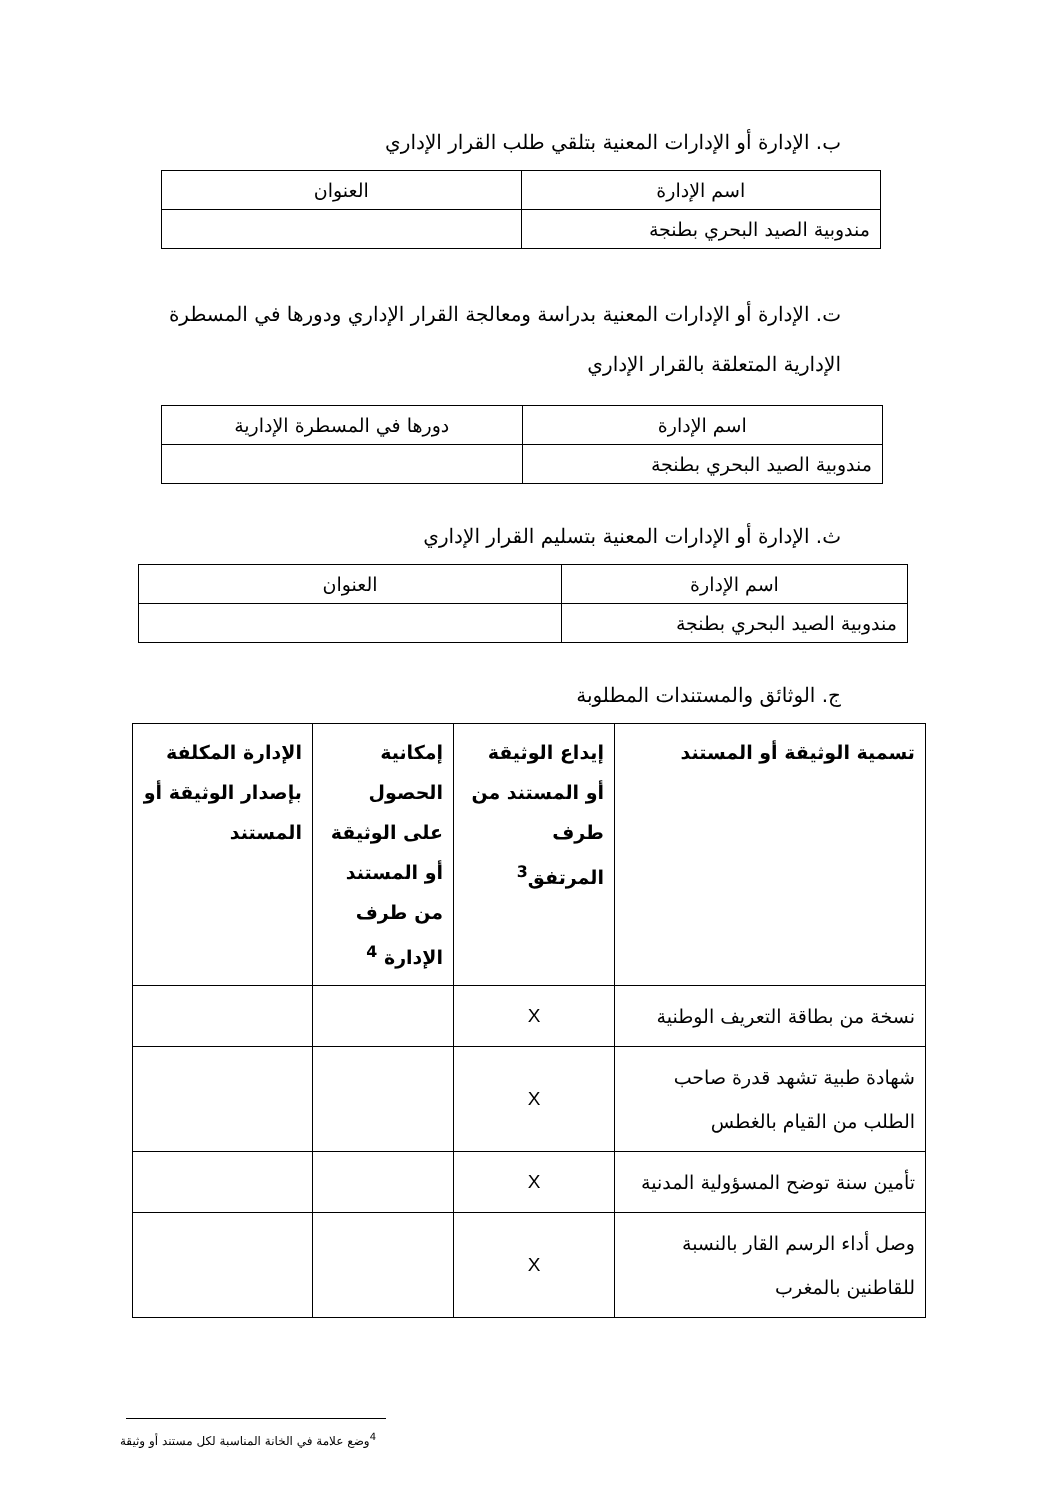ب. الإدارة أو الإدارات المعنية بتلقي طلب القرار الإداري
| اسم الإدارة | العنوان |
| --- | --- |
| مندوبية الصيد البحري بطنجة | |
ت. الإدارة أو الإدارات المعنية بدراسة ومعالجة القرار الإداري ودورها في المسطرة الإدارية المتعلقة بالقرار الإداري
| اسم الإدارة | دورها في المسطرة الإدارية |
| --- | --- |
| مندوبية الصيد البحري بطنجة | |
ث. الإدارة أو الإدارات المعنية بتسليم القرار الإداري
| اسم الإدارة | العنوان |
| --- | --- |
| مندوبية الصيد البحري بطنجة | |
ج. الوثائق والمستندات المطلوبة
| تسمية الوثيقة أو المستند | إيداع الوثيقة أو المستند من طرف المرتفق<sup>3</sup> | إمكانية الحصول على الوثيقة أو المستند من طرف الإدارة <sup>4</sup> | الإدارة المكلفة بإصدار الوثيقة أو المستند |
| --- | --- | --- | --- |
| نسخة من بطاقة التعريف الوطنية | X | | |
| شهادة طبية تشهد قدرة صاحب الطلب من القيام بالغطس | X | | |
| تأمين سنة توضح المسؤولية المدنية | X | | |
| وصل أداء الرسم القار بالنسبة للقاطنين بالمغرب | X | | |
<sup>4</sup> وضع علامة في الخانة المناسبة لكل مستند أو وثيقة